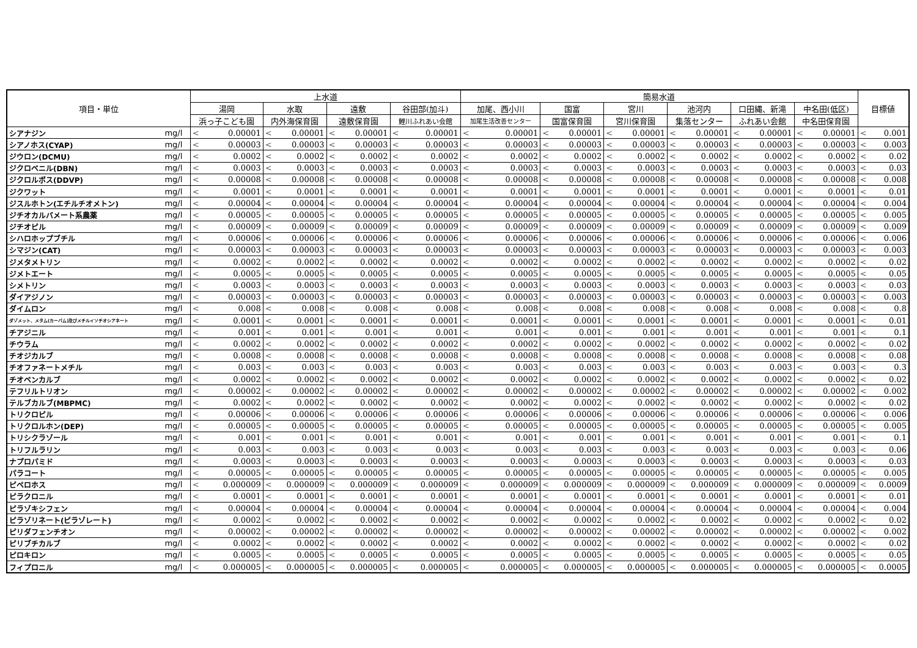| 項目・単位 | | 上水道 | | | | | | | | 簡易水道 | | | | | | | | | | | | 目標値 | |
| --- | --- | --- | --- | --- | --- | --- | --- | --- | --- | --- | --- | --- | --- | --- | --- | --- | --- | --- | --- | --- | --- | --- | --- |
| | | 湯岡 | | 水取 | | 遠敷 | | 谷田部(加斗) | | 加尾、西小川 | | 国富 | | 宮川 | | 池河内 | | 口田縄、新滝 | | 中名田(低区) | | | |
| | | 浜っ子こども園 | | 内外海保育園 | | 遠敷保育園 | | 鯉川ふれあい会館 | | 加尾生活改善センター | | 国富保育園 | | 宮川保育園 | | 集落センター | | ふれあい会館 | | 中名田保育園 | | | |
| シアナジン | mg/l | < | 0.00001 | < | 0.00001 | < | 0.00001 | < | 0.00001 | < | 0.00001 | < | 0.00001 | < | 0.00001 | < | 0.00001 | < | 0.00001 | < | 0.00001 | < | 0.001 |
| シアノホス(CYAP) | mg/l | < | 0.00003 | < | 0.00003 | < | 0.00003 | < | 0.00003 | < | 0.00003 | < | 0.00003 | < | 0.00003 | < | 0.00003 | < | 0.00003 | < | 0.00003 | < | 0.003 |
| ジウロン(DCMU) | mg/l | < | 0.0002 | < | 0.0002 | < | 0.0002 | < | 0.0002 | < | 0.0002 | < | 0.0002 | < | 0.0002 | < | 0.0002 | < | 0.0002 | < | 0.0002 | < | 0.02 |
| ジクロベニル(DBN) | mg/l | < | 0.0003 | < | 0.0003 | < | 0.0003 | < | 0.0003 | < | 0.0003 | < | 0.0003 | < | 0.0003 | < | 0.0003 | < | 0.0003 | < | 0.0003 | < | 0.03 |
| ジクロルボス(DDVP) | mg/l | < | 0.00008 | < | 0.00008 | < | 0.00008 | < | 0.00008 | < | 0.00008 | < | 0.00008 | < | 0.00008 | < | 0.00008 | < | 0.00008 | < | 0.00008 | < | 0.008 |
| ジクワット | mg/l | < | 0.0001 | < | 0.0001 | < | 0.0001 | < | 0.0001 | < | 0.0001 | < | 0.0001 | < | 0.0001 | < | 0.0001 | < | 0.0001 | < | 0.0001 | < | 0.01 |
| ジスルホトン(エチルチオメトン) | mg/l | < | 0.00004 | < | 0.00004 | < | 0.00004 | < | 0.00004 | < | 0.00004 | < | 0.00004 | < | 0.00004 | < | 0.00004 | < | 0.00004 | < | 0.00004 | < | 0.004 |
| ジチオカルバメート系農薬 | mg/l | < | 0.00005 | < | 0.00005 | < | 0.00005 | < | 0.00005 | < | 0.00005 | < | 0.00005 | < | 0.00005 | < | 0.00005 | < | 0.00005 | < | 0.00005 | < | 0.005 |
| ジチオピル | mg/l | < | 0.00009 | < | 0.00009 | < | 0.00009 | < | 0.00009 | < | 0.00009 | < | 0.00009 | < | 0.00009 | < | 0.00009 | < | 0.00009 | < | 0.00009 | < | 0.009 |
| シハロホップブチル | mg/l | < | 0.00006 | < | 0.00006 | < | 0.00006 | < | 0.00006 | < | 0.00006 | < | 0.00006 | < | 0.00006 | < | 0.00006 | < | 0.00006 | < | 0.00006 | < | 0.006 |
| シマジン(CAT) | mg/l | < | 0.00003 | < | 0.00003 | < | 0.00003 | < | 0.00003 | < | 0.00003 | < | 0.00003 | < | 0.00003 | < | 0.00003 | < | 0.00003 | < | 0.00003 | < | 0.003 |
| ジメタメトリン | mg/l | < | 0.0002 | < | 0.0002 | < | 0.0002 | < | 0.0002 | < | 0.0002 | < | 0.0002 | < | 0.0002 | < | 0.0002 | < | 0.0002 | < | 0.0002 | < | 0.02 |
| ジメトエート | mg/l | < | 0.0005 | < | 0.0005 | < | 0.0005 | < | 0.0005 | < | 0.0005 | < | 0.0005 | < | 0.0005 | < | 0.0005 | < | 0.0005 | < | 0.0005 | < | 0.05 |
| シメトリン | mg/l | < | 0.0003 | < | 0.0003 | < | 0.0003 | < | 0.0003 | < | 0.0003 | < | 0.0003 | < | 0.0003 | < | 0.0003 | < | 0.0003 | < | 0.0003 | < | 0.03 |
| ダイアジノン | mg/l | < | 0.00003 | < | 0.00003 | < | 0.00003 | < | 0.00003 | < | 0.00003 | < | 0.00003 | < | 0.00003 | < | 0.00003 | < | 0.00003 | < | 0.00003 | < | 0.003 |
| ダイムロン | mg/l | < | 0.008 | < | 0.008 | < | 0.008 | < | 0.008 | < | 0.008 | < | 0.008 | < | 0.008 | < | 0.008 | < | 0.008 | < | 0.008 | < | 0.8 |
| ダゾメット、メタム(カーバム)及びメチルイソチオシアネート | mg/l | < | 0.0001 | < | 0.0001 | < | 0.0001 | < | 0.0001 | < | 0.0001 | < | 0.0001 | < | 0.0001 | < | 0.0001 | < | 0.0001 | < | 0.0001 | < | 0.01 |
| チアジニル | mg/l | < | 0.001 | < | 0.001 | < | 0.001 | < | 0.001 | < | 0.001 | < | 0.001 | < | 0.001 | < | 0.001 | < | 0.001 | < | 0.001 | < | 0.1 |
| チウラム | mg/l | < | 0.0002 | < | 0.0002 | < | 0.0002 | < | 0.0002 | < | 0.0002 | < | 0.0002 | < | 0.0002 | < | 0.0002 | < | 0.0002 | < | 0.0002 | < | 0.02 |
| チオジカルブ | mg/l | < | 0.0008 | < | 0.0008 | < | 0.0008 | < | 0.0008 | < | 0.0008 | < | 0.0008 | < | 0.0008 | < | 0.0008 | < | 0.0008 | < | 0.0008 | < | 0.08 |
| チオファネートメチル | mg/l | < | 0.003 | < | 0.003 | < | 0.003 | < | 0.003 | < | 0.003 | < | 0.003 | < | 0.003 | < | 0.003 | < | 0.003 | < | 0.003 | < | 0.3 |
| チオベンカルブ | mg/l | < | 0.0002 | < | 0.0002 | < | 0.0002 | < | 0.0002 | < | 0.0002 | < | 0.0002 | < | 0.0002 | < | 0.0002 | < | 0.0002 | < | 0.0002 | < | 0.02 |
| テフリルトリオン | mg/l | < | 0.00002 | < | 0.00002 | < | 0.00002 | < | 0.00002 | < | 0.00002 | < | 0.00002 | < | 0.00002 | < | 0.00002 | < | 0.00002 | < | 0.00002 | < | 0.002 |
| テルブカルブ(MBPMC) | mg/l | < | 0.0002 | < | 0.0002 | < | 0.0002 | < | 0.0002 | < | 0.0002 | < | 0.0002 | < | 0.0002 | < | 0.0002 | < | 0.0002 | < | 0.0002 | < | 0.02 |
| トリクロピル | mg/l | < | 0.00006 | < | 0.00006 | < | 0.00006 | < | 0.00006 | < | 0.00006 | < | 0.00006 | < | 0.00006 | < | 0.00006 | < | 0.00006 | < | 0.00006 | < | 0.006 |
| トリクロルホン(DEP) | mg/l | < | 0.00005 | < | 0.00005 | < | 0.00005 | < | 0.00005 | < | 0.00005 | < | 0.00005 | < | 0.00005 | < | 0.00005 | < | 0.00005 | < | 0.00005 | < | 0.005 |
| トリシクラゾール | mg/l | < | 0.001 | < | 0.001 | < | 0.001 | < | 0.001 | < | 0.001 | < | 0.001 | < | 0.001 | < | 0.001 | < | 0.001 | < | 0.001 | < | 0.1 |
| トリフルラリン | mg/l | < | 0.003 | < | 0.003 | < | 0.003 | < | 0.003 | < | 0.003 | < | 0.003 | < | 0.003 | < | 0.003 | < | 0.003 | < | 0.003 | < | 0.06 |
| ナプロパミド | mg/l | < | 0.0003 | < | 0.0003 | < | 0.0003 | < | 0.0003 | < | 0.0003 | < | 0.0003 | < | 0.0003 | < | 0.0003 | < | 0.0003 | < | 0.0003 | < | 0.03 |
| パラコート | mg/l | < | 0.00005 | < | 0.00005 | < | 0.00005 | < | 0.00005 | < | 0.00005 | < | 0.00005 | < | 0.00005 | < | 0.00005 | < | 0.00005 | < | 0.00005 | < | 0.005 |
| ピペロホス | mg/l | < | 0.000009 | < | 0.000009 | < | 0.000009 | < | 0.000009 | < | 0.000009 | < | 0.000009 | < | 0.000009 | < | 0.000009 | < | 0.000009 | < | 0.000009 | < | 0.0009 |
| ピラクロニル | mg/l | < | 0.0001 | < | 0.0001 | < | 0.0001 | < | 0.0001 | < | 0.0001 | < | 0.0001 | < | 0.0001 | < | 0.0001 | < | 0.0001 | < | 0.0001 | < | 0.01 |
| ピラゾキシフェン | mg/l | < | 0.00004 | < | 0.00004 | < | 0.00004 | < | 0.00004 | < | 0.00004 | < | 0.00004 | < | 0.00004 | < | 0.00004 | < | 0.00004 | < | 0.00004 | < | 0.004 |
| ピラゾリネート(ピラゾレート) | mg/l | < | 0.0002 | < | 0.0002 | < | 0.0002 | < | 0.0002 | < | 0.0002 | < | 0.0002 | < | 0.0002 | < | 0.0002 | < | 0.0002 | < | 0.0002 | < | 0.02 |
| ピリダフェンチオン | mg/l | < | 0.00002 | < | 0.00002 | < | 0.00002 | < | 0.00002 | < | 0.00002 | < | 0.00002 | < | 0.00002 | < | 0.00002 | < | 0.00002 | < | 0.00002 | < | 0.002 |
| ピリブチカルブ | mg/l | < | 0.0002 | < | 0.0002 | < | 0.0002 | < | 0.0002 | < | 0.0002 | < | 0.0002 | < | 0.0002 | < | 0.0002 | < | 0.0002 | < | 0.0002 | < | 0.02 |
| ピロキロン | mg/l | < | 0.0005 | < | 0.0005 | < | 0.0005 | < | 0.0005 | < | 0.0005 | < | 0.0005 | < | 0.0005 | < | 0.0005 | < | 0.0005 | < | 0.0005 | < | 0.05 |
| フィプロニル | mg/l | < | 0.000005 | < | 0.000005 | < | 0.000005 | < | 0.000005 | < | 0.000005 | < | 0.000005 | < | 0.000005 | < | 0.000005 | < | 0.000005 | < | 0.000005 | < | 0.0005 |